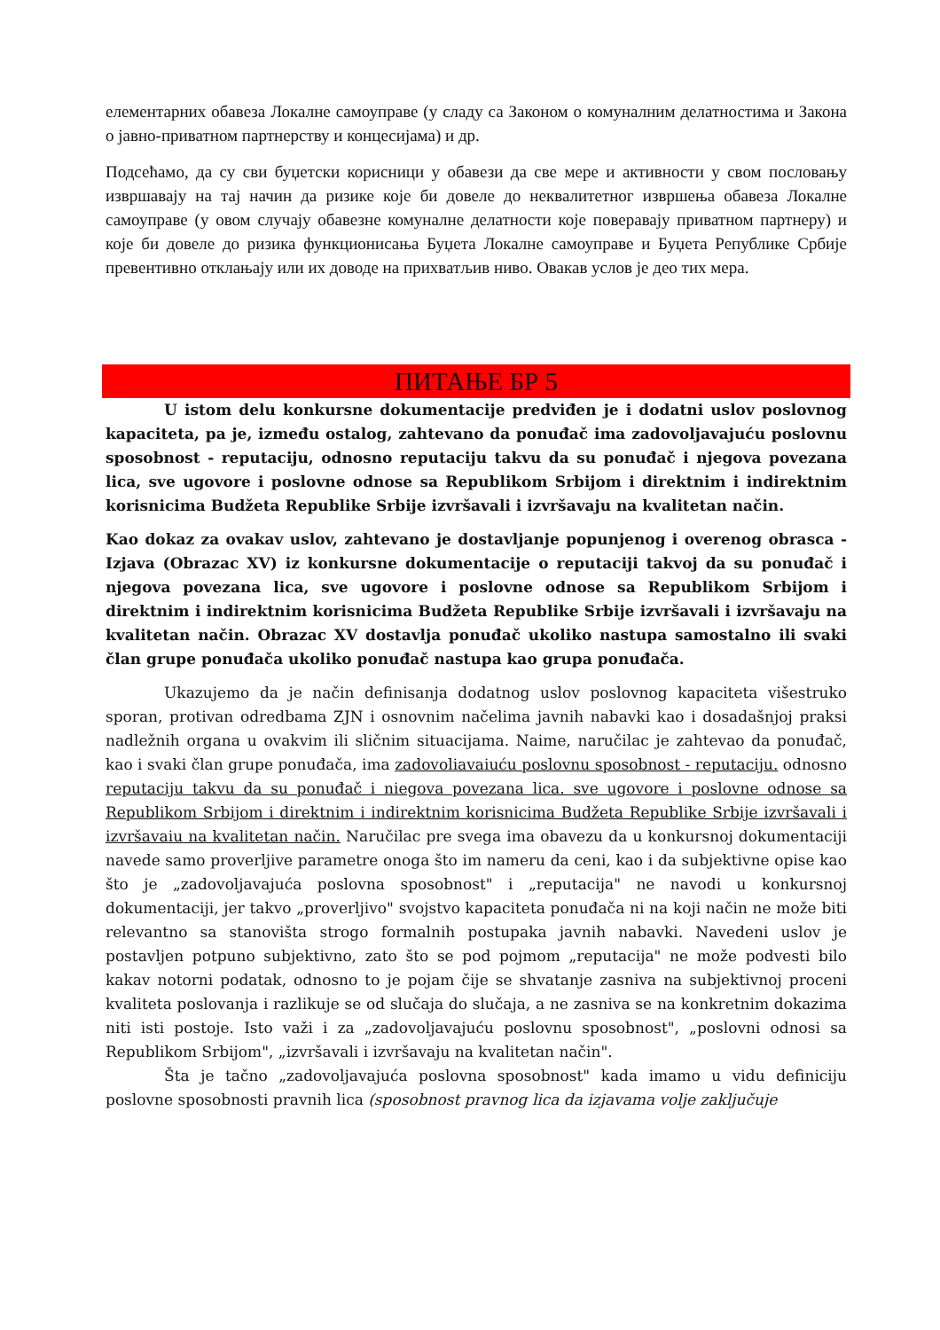елементарних обавеза Локалне самоуправе (у сладу са Законом о комуналним делатностима и Закона о јавно-приватном партнерству и концесијама) и др.
Подсећамо, да су сви буџетски корисници у обавези да све мере и активности у свом пословању извршавају на тај начин да ризике које би довеле до неквалитетног извршења обавеза Локалне самоуправе (у овом случају обавезне комуналне делатности које поверавају приватном партнеру) и које би довеле до ризика функционисања Буџета Локалне самоуправе и Буџета Републике Србије превентивно отклањају или их доводе на прихватљив ниво. Овакав услов је део тих мера.
ПИТАЊЕ БР 5
U istom delu konkursne dokumentacije predviđen je i dodatni uslov poslovnog kapaciteta, pa je, između ostalog, zahtevano da ponuđač ima zadovoljavajuću poslovnu sposobnost - reputaciju, odnosno reputaciju takvu da su ponuđač i njegova povezana lica, sve ugovore i poslovne odnose sa Republikom Srbijom i direktnim i indirektnim korisnicima Budžeta Republike Srbije izvršavali i izvršavaju na kvalitetan način.
Kao dokaz za ovakav uslov, zahtevano je dostavljanje popunjenog i overenog obrasca - Izjava (Obrazac XV) iz konkursne dokumentacije o reputaciji takvoj da su ponuđač i njegova povezana lica, sve ugovore i poslovne odnose sa Republikom Srbijom i direktnim i indirektnim korisnicima Budžeta Republike Srbije izvršavali i izvršavaju na kvalitetan način. Obrazac XV dostavlja ponuđač ukoliko nastupa samostalno ili svaki član grupe ponuđača ukoliko ponuđač nastupa kao grupa ponuđača.
Ukazujemo da je način definisanja dodatnog uslov poslovnog kapaciteta višestruko sporan, protivan odredbama ZJN i osnovnim načelima javnih nabavki kao i dosadašnjoj praksi nadležnih organa u ovakvim ili sličnim situacijama. Naime, naručilac je zahtevao da ponuđač, kao i svaki član grupe ponuđača, ima zadovoliavaiuću poslovnu sposobnost - reputaciju. odnosno reputaciju takvu da su ponuđač i niegova povezana lica. sve ugovore i poslovne odnose sa Republikom Srbijom i direktnim i indirektnim korisnicima Budžeta Republike Srbije izvršavali i izvršavaiu na kvalitetan način. Naručilac pre svega ima obavezu da u konkursnoj dokumentaciji navede samo proverljive parametre onoga što im nameru da ceni, kao i da subjektivne opise kao što je „zadovoljavajuća poslovna sposobnost" i „reputacija" ne navodi u konkursnoj dokumentaciji, jer takvo „proverljivo" svojstvo kapaciteta ponuđača ni na koji način ne može biti relevantno sa stanovišta strogo formalnih postupaka javnih nabavki. Navedeni uslov je postavljen potpuno subjektivno, zato što se pod pojmom „reputacija" ne može podvesti bilo kakav notorni podatak, odnosno to je pojam čije se shvatanje zasniva na subjektivnoj proceni kvaliteta poslovanja i razlikuje se od slučaja do slučaja, a ne zasniva se na konkretnim dokazima niti isti postoje. Isto važi i za „zadovoljavajuću poslovnu sposobnost", „poslovni odnosi sa Republikom Srbijom", „izvršavali i izvršavaju na kvalitetan način".
Šta je tačno „zadovoljavajuća poslovna sposobnost" kada imamo u vidu definiciju poslovne sposobnosti pravnih lica (sposobnost pravnog lica da izjavama volje zaključuje